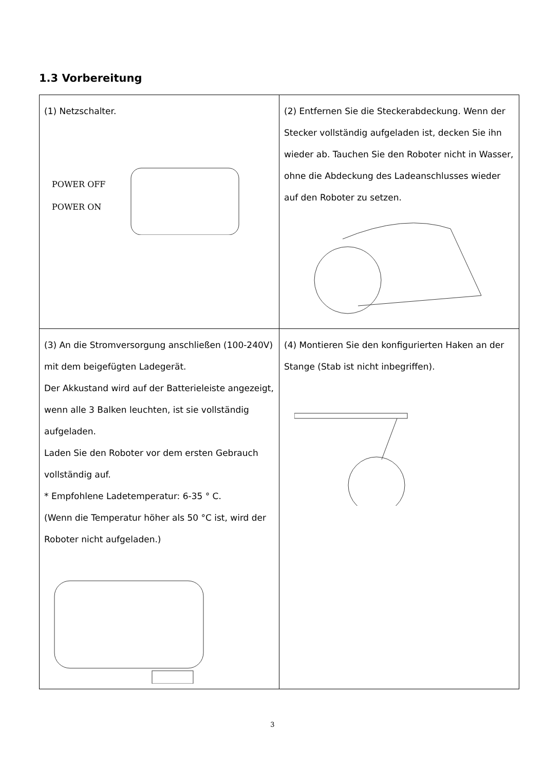1.3 Vorbereitung
| (1) Netzschalter. POWER OFF POWER ON | (2) Entfernen Sie die Steckerabdeckung. Wenn der Stecker vollständig aufgeladen ist, decken Sie ihn wieder ab. Tauchen Sie den Roboter nicht in Wasser, ohne die Abdeckung des Ladeanschlusses wieder auf den Roboter zu setzen. |
| (3) An die Stromversorgung anschließen (100-240V) mit dem beigefügten Ladegerät. Der Akkustand wird auf der Batterieleiste angezeigt, wenn alle 3 Balken leuchten, ist sie vollständig aufgeladen. Laden Sie den Roboter vor dem ersten Gebrauch vollständig auf. * Empfohlene Ladetemperatur: 6-35 ° C. (Wenn die Temperatur höher als 50 °C ist, wird der Roboter nicht aufgeladen.) | (4) Montieren Sie den konfigurierten Haken an der Stange (Stab ist nicht inbegriffen). |
3